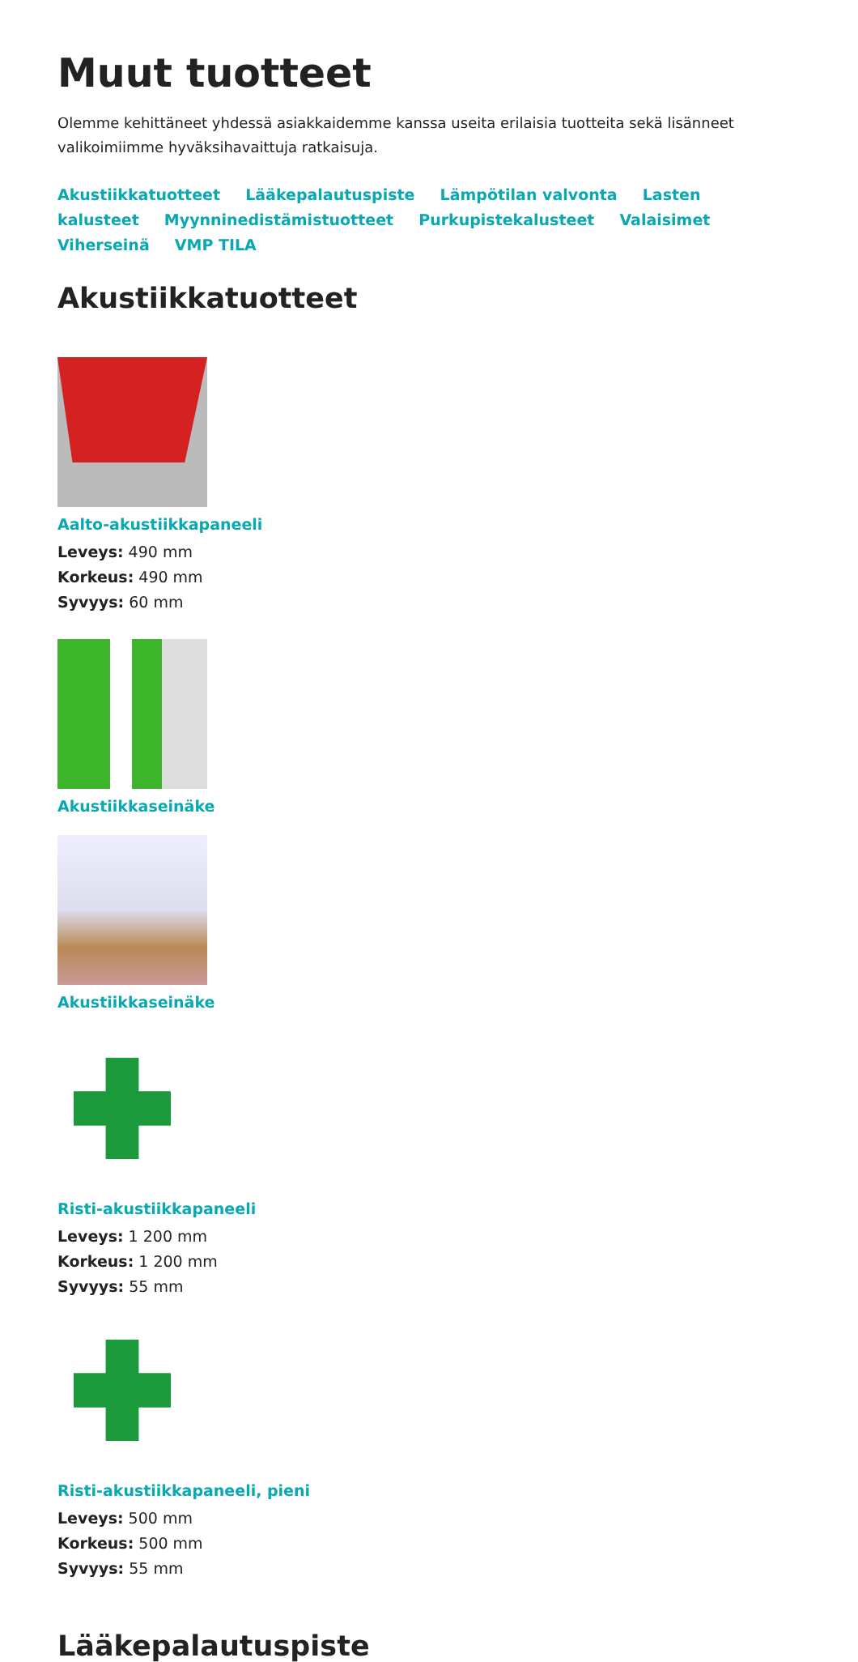Muut tuotteet
Olemme kehittäneet yhdessä asiakkaidemme kanssa useita erilaisia tuotteita sekä lisänneet valikoimiimme hyväksihavaittuja ratkaisuja.
Akustiikkatuotteet Lääkepalautuspiste Lämpötilan valvonta Lasten kalusteet Myynninedistämistuotteet Purkupistekalusteet Valaisimet Viherseinä VMP TILA
Akustiikkatuotteet
Aalto-akustiikkapaneeli
Leveys: 490 mm
Korkeus: 490 mm
Syvyys: 60 mm
Akustiikkaseinäke
Akustiikkaseinäke
Risti-akustiikkapaneeli
Leveys: 1 200 mm
Korkeus: 1 200 mm
Syvyys: 55 mm
Risti-akustiikkapaneeli, pieni
Leveys: 500 mm
Korkeus: 500 mm
Syvyys: 55 mm
Lääkepalautuspiste